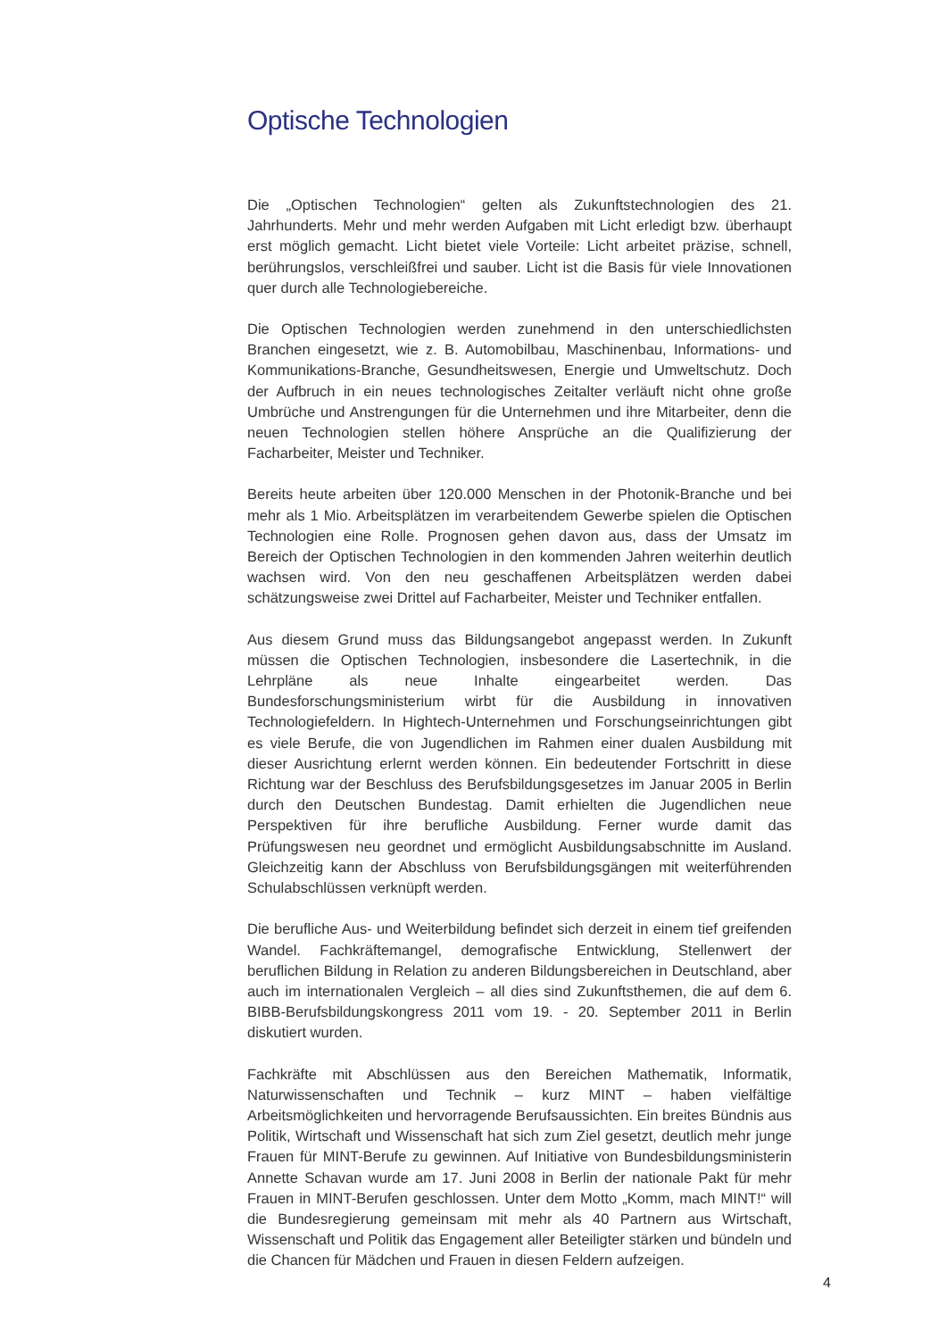Optische Technologien
Die „Optischen Technologien“ gelten als Zukunftstechnologien des 21. Jahrhunderts. Mehr und mehr werden Aufgaben mit Licht erledigt bzw. überhaupt erst möglich gemacht. Licht bietet viele Vorteile: Licht arbeitet präzise, schnell, berührungslos, verschleißfrei und sauber. Licht ist die Basis für viele Innovationen quer durch alle Technologiebereiche.
Die Optischen Technologien werden zunehmend in den unterschiedlichsten Branchen eingesetzt, wie z. B. Automobilbau, Maschinenbau, Informations- und Kommunikations-Branche, Gesundheitswesen, Energie und Umweltschutz. Doch der Aufbruch in ein neues technologisches Zeitalter verläuft nicht ohne große Umbrüche und Anstrengungen für die Unternehmen und ihre Mitarbeiter, denn die neuen Technologien stellen höhere Ansprüche an die Qualifizierung der Facharbeiter, Meister und Techniker.
Bereits heute arbeiten über 120.000 Menschen in der Photonik-Branche und bei mehr als 1 Mio. Arbeitsplätzen im verarbeitendem Gewerbe spielen die Optischen Technologien eine Rolle. Prognosen gehen davon aus, dass der Umsatz im Bereich der Optischen Technologien in den kommenden Jahren weiterhin deutlich wachsen wird. Von den neu geschaffenen Arbeitsplätzen werden dabei schätzungsweise zwei Drittel auf Facharbeiter, Meister und Techniker entfallen.
Aus diesem Grund muss das Bildungsangebot angepasst werden. In Zukunft müssen die Optischen Technologien, insbesondere die Lasertechnik, in die Lehrpläne als neue Inhalte eingearbeitet werden. Das Bundesforschungsministerium wirbt für die Ausbildung in innovativen Technologiefeldern. In Hightech-Unternehmen und Forschungseinrichtungen gibt es viele Berufe, die von Jugendlichen im Rahmen einer dualen Ausbildung mit dieser Ausrichtung erlernt werden können. Ein bedeutender Fortschritt in diese Richtung war der Beschluss des Berufsbildungsgesetzes im Januar 2005 in Berlin durch den Deutschen Bundestag. Damit erhielten die Jugendlichen neue Perspektiven für ihre berufliche Ausbildung. Ferner wurde damit das Prüfungswesen neu geordnet und ermöglicht Ausbildungsabschnitte im Ausland. Gleichzeitig kann der Abschluss von Berufsbildungsgängen mit weiterführenden Schulabschlüssen verknüpft werden.
Die berufliche Aus- und Weiterbildung befindet sich derzeit in einem tief greifenden Wandel. Fachkräftemangel, demografische Entwicklung, Stellenwert der beruflichen Bildung in Relation zu anderen Bildungsbereichen in Deutschland, aber auch im internationalen Vergleich – all dies sind Zukunftsthemen, die auf dem 6. BIBB-Berufsbildungskongress 2011 vom 19. - 20. September 2011 in Berlin diskutiert wurden.
Fachkräfte mit Abschlüssen aus den Bereichen Mathematik, Informatik, Naturwissenschaften und Technik – kurz MINT – haben vielfältige Arbeitsmöglichkeiten und hervorragende Berufsaussichten. Ein breites Bündnis aus Politik, Wirtschaft und Wissenschaft hat sich zum Ziel gesetzt, deutlich mehr junge Frauen für MINT-Berufe zu gewinnen. Auf Initiative von Bundesbildungsministerin Annette Schavan wurde am 17. Juni 2008 in Berlin der nationale Pakt für mehr Frauen in MINT-Berufen geschlossen. Unter dem Motto „Komm, mach MINT!“ will die Bundesregierung gemeinsam mit mehr als 40 Partnern aus Wirtschaft, Wissenschaft und Politik das Engagement aller Beteiligter stärken und bündeln und die Chancen für Mädchen und Frauen in diesen Feldern aufzeigen.
4